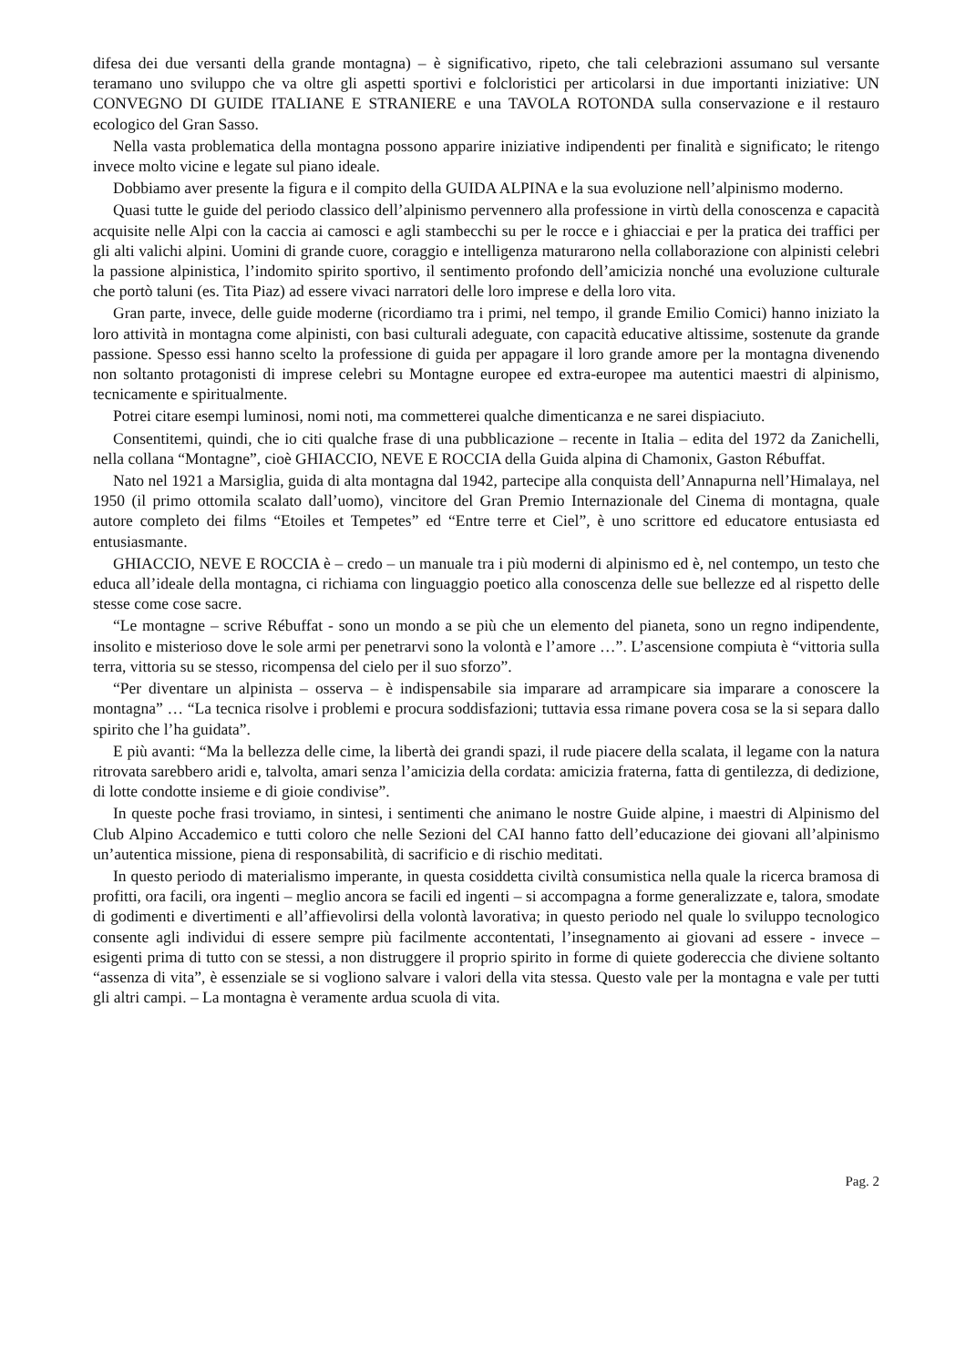difesa dei due versanti della grande montagna) – è significativo, ripeto, che tali celebrazioni assumano sul versante teramano uno sviluppo che va oltre gli aspetti sportivi e folcloristici per articolarsi in due importanti iniziative: UN CONVEGNO DI GUIDE ITALIANE E STRANIERE e una TAVOLA ROTONDA sulla conservazione e il restauro ecologico del Gran Sasso.
Nella vasta problematica della montagna possono apparire iniziative indipendenti per finalità e significato; le ritengo invece molto vicine e legate sul piano ideale.
Dobbiamo aver presente la figura e il compito della GUIDA ALPINA e la sua evoluzione nell’alpinismo moderno.
Quasi tutte le guide del periodo classico dell’alpinismo pervennero alla professione in virtù della conoscenza e capacità acquisite nelle Alpi con la caccia ai camosci e agli stambecchi su per le rocce e i ghiacciai e per la pratica dei traffici per gli alti valichi alpini. Uomini di grande cuore, coraggio e intelligenza maturarono nella collaborazione con alpinisti celebri la passione alpinistica, l’indomito spirito sportivo, il sentimento profondo dell’amicizia nonché una evoluzione culturale che portò taluni (es. Tita Piaz) ad essere vivaci narratori delle loro imprese e della loro vita.
Gran parte, invece, delle guide moderne (ricordiamo tra i primi, nel tempo, il grande Emilio Comici) hanno iniziato la loro attività in montagna come alpinisti, con basi culturali adeguate, con capacità educative altissime, sostenute da grande passione. Spesso essi hanno scelto la professione di guida per appagare il loro grande amore per la montagna divenendo non soltanto protagonisti di imprese celebri su Montagne europee ed extra-europee ma autentici maestri di alpinismo, tecnicamente e spiritualmente.
Potrei citare esempi luminosi, nomi noti, ma commetterei qualche dimenticanza e ne sarei dispiaciuto.
Consentitemi, quindi, che io citi qualche frase di una pubblicazione – recente in Italia – edita del 1972 da Zanichelli, nella collana “Montagne”, cioè GHIACCIO, NEVE E ROCCIA della Guida alpina di Chamonix, Gaston Rébuffat.
Nato nel 1921 a Marsiglia, guida di alta montagna dal 1942, partecipe alla conquista dell’Annapurna nell’Himalaya, nel 1950 (il primo ottomila scalato dall’uomo), vincitore del Gran Premio Internazionale del Cinema di montagna, quale autore completo dei films “Etoiles et Tempetes” ed “Entre terre et Ciel”, è uno scrittore ed educatore entusiasta ed entusiasmante.
GHIACCIO, NEVE E ROCCIA è – credo – un manuale tra i più moderni di alpinismo ed è, nel contempo, un testo che educa all’ideale della montagna, ci richiama con linguaggio poetico alla conoscenza delle sue bellezze ed al rispetto delle stesse come cose sacre.
“Le montagne – scrive Rébuffat - sono un mondo a se più che un elemento del pianeta, sono un regno indipendente, insolito e misterioso dove le sole armi per penetrarvi sono la volontà e l’amore …”. L’ascensione compiuta è “vittoria sulla terra, vittoria su se stesso, ricompensa del cielo per il suo sforzo”.
“Per diventare un alpinista – osserva – è indispensabile sia imparare ad arrampicare sia imparare a conoscere la montagna” … “La tecnica risolve i problemi e procura soddisfazioni; tuttavia essa rimane povera cosa se la si separa dallo spirito che l’ha guidata”.
E più avanti: “Ma la bellezza delle cime, la libertà dei grandi spazi, il rude piacere della scalata, il legame con la natura ritrovata sarebbero aridi e, talvolta, amari senza l’amicizia della cordata: amicizia fraterna, fatta di gentilezza, di dedizione, di lotte condotte insieme e di gioie condivise”.
In queste poche frasi troviamo, in sintesi, i sentimenti che animano le nostre Guide alpine, i maestri di Alpinismo del Club Alpino Accademico e tutti coloro che nelle Sezioni del CAI hanno fatto dell’educazione dei giovani all’alpinismo un’autentica missione, piena di responsabilità, di sacrificio e di rischio meditati.
In questo periodo di materialismo imperante, in questa cosiddetta civiltà consumistica nella quale la ricerca bramosa di profitti, ora facili, ora ingenti – meglio ancora se facili ed ingenti – si accompagna a forme generalizzate e, talora, smodate di godimenti e divertimenti e all’affievolirsi della volontà lavorativa; in questo periodo nel quale lo sviluppo tecnologico consente agli individui di essere sempre più facilmente accontentati, l’insegnamento ai giovani ad essere - invece – esigenti prima di tutto con se stessi, a non distruggere il proprio spirito in forme di quiete godereccia che diviene soltanto “assenza di vita”, è essenziale se si vogliono salvare i valori della vita stessa. Questo vale per la montagna e vale per tutti gli altri campi. – La montagna è veramente ardua scuola di vita.
Pag. 2